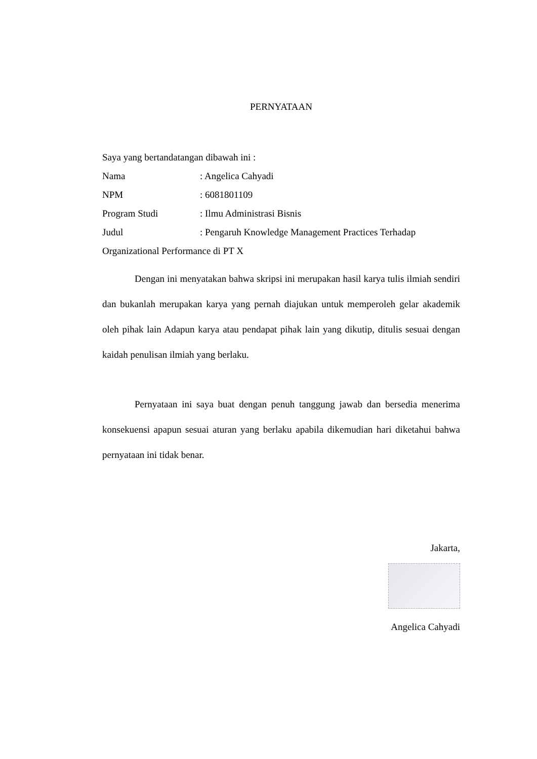PERNYATAAN
Saya yang bertandatangan dibawah ini :
Nama : Angelica Cahyadi
NPM : 6081801109
Program Studi : Ilmu Administrasi Bisnis
Judul : Pengaruh Knowledge Management Practices Terhadap
Organizational Performance di PT X
Dengan ini menyatakan bahwa skripsi ini merupakan hasil karya tulis ilmiah sendiri dan bukanlah merupakan karya yang pernah diajukan untuk memperoleh gelar akademik oleh pihak lain Adapun karya atau pendapat pihak lain yang dikutip, ditulis sesuai dengan kaidah penulisan ilmiah yang berlaku.
Pernyataan ini saya buat dengan penuh tanggung jawab dan bersedia menerima konsekuensi apapun sesuai aturan yang berlaku apabila dikemudian hari diketahui bahwa pernyataan ini tidak benar.
Jakarta,
Angelica Cahyadi